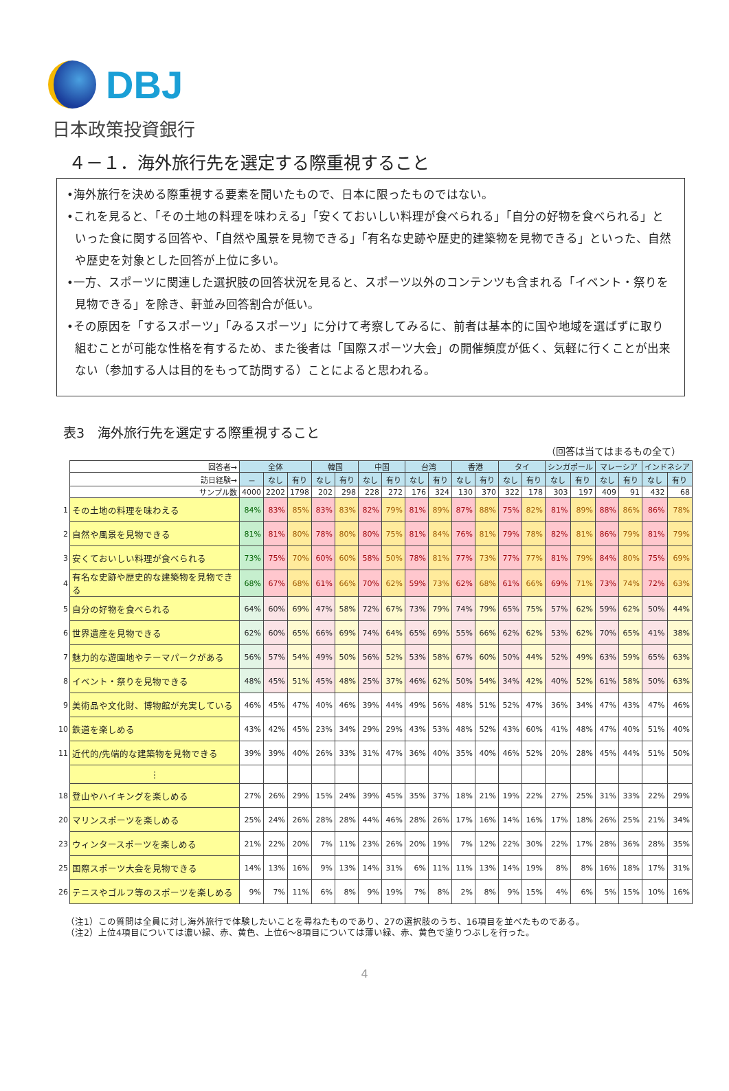DBJ
日本政策投資銀行
４－１．海外旅行先を選定する際重視すること
•海外旅行を決める際重視する要素を聞いたもので、日本に限ったものではない。
•これを見ると、「その土地の料理を味わえる」「安くておいしい料理が食べられる」「自分の好物を食べられる」といった食に関する回答や、「自然や風景を見物できる」「有名な史跡や歴史的建築物を見物できる」といった、自然や歴史を対象とした回答が上位に多い。
•一方、スポーツに関連した選択肢の回答状況を見ると、スポーツ以外のコンテンツも含まれる「イベント・祭りを見物できる」を除き、軒並み回答割合が低い。
•その原因を「するスポーツ」「みるスポーツ」に分けて考察してみるに、前者は基本的に国や地域を選ばずに取り組むことが可能な性格を有するため、また後者は「国際スポーツ大会」の開催頻度が低く、気軽に行くことが出来ない（参加する人は目的をもって訪問する）ことによると思われる。
表3　海外旅行先を選定する際重視すること
（回答は当てはまるもの全て）
| | 回答者→ | 全体 | | | 韓国 | | 中国 | | 台湾 | | 香港 | | タイ | | シンガポール | | マレーシア | | インドネシア | |
| | 訪日経験→ | － | なし | 有り | なし | 有り | なし | 有り | なし | 有り | なし | 有り | なし | 有り | なし | 有り | なし | 有り | なし | 有り |
| | サンプル数 | 4000 | 2202 | 1798 | 202 | 298 | 228 | 272 | 176 | 324 | 130 | 370 | 322 | 178 | 303 | 197 | 409 | 91 | 432 | 68 |
| 1 | その土地の料理を味わえる | 84% | 83% | 85% | 83% | 83% | 82% | 79% | 81% | 89% | 87% | 88% | 75% | 82% | 81% | 89% | 88% | 86% | 86% | 78% |
| 2 | 自然や風景を見物できる | 81% | 81% | 80% | 78% | 80% | 80% | 75% | 81% | 84% | 76% | 81% | 79% | 78% | 82% | 81% | 86% | 79% | 81% | 79% |
| 3 | 安くておいしい料理が食べられる | 73% | 75% | 70% | 60% | 60% | 58% | 50% | 78% | 81% | 77% | 73% | 77% | 77% | 81% | 79% | 84% | 80% | 75% | 69% |
| 4 | 有名な史跡や歴史的な建築物を見物できる | 68% | 67% | 68% | 61% | 66% | 70% | 62% | 59% | 73% | 62% | 68% | 61% | 66% | 69% | 71% | 73% | 74% | 72% | 63% |
| 5 | 自分の好物を食べられる | 64% | 60% | 69% | 47% | 58% | 72% | 67% | 73% | 79% | 74% | 79% | 65% | 75% | 57% | 62% | 59% | 62% | 50% | 44% |
| 6 | 世界遺産を見物できる | 62% | 60% | 65% | 66% | 69% | 74% | 64% | 65% | 69% | 55% | 66% | 62% | 62% | 53% | 62% | 70% | 65% | 41% | 38% |
| 7 | 魅力的な遊園地やテーマパークがある | 56% | 57% | 54% | 49% | 50% | 56% | 52% | 53% | 58% | 67% | 60% | 50% | 44% | 52% | 49% | 63% | 59% | 65% | 63% |
| 8 | イベント・祭りを見物できる | 48% | 45% | 51% | 45% | 48% | 25% | 37% | 46% | 62% | 50% | 54% | 34% | 42% | 40% | 52% | 61% | 58% | 50% | 63% |
| 9 | 美術品や文化財、博物館が充実している | 46% | 45% | 47% | 40% | 46% | 39% | 44% | 49% | 56% | 48% | 51% | 52% | 47% | 36% | 34% | 47% | 43% | 47% | 46% |
| 10 | 鉄道を楽しめる | 43% | 42% | 45% | 23% | 34% | 29% | 29% | 43% | 53% | 48% | 52% | 43% | 60% | 41% | 48% | 47% | 40% | 51% | 40% |
| 11 | 近代的/先端的な建築物を見物できる | 39% | 39% | 40% | 26% | 33% | 31% | 47% | 36% | 40% | 35% | 40% | 46% | 52% | 20% | 28% | 45% | 44% | 51% | 50% |
| | ⋮ | | | | | | | | | | | | | | | | | | | |
| 18 | 登山やハイキングを楽しめる | 27% | 26% | 29% | 15% | 24% | 39% | 45% | 35% | 37% | 18% | 21% | 19% | 22% | 27% | 25% | 31% | 33% | 22% | 29% |
| 20 | マリンスポーツを楽しめる | 25% | 24% | 26% | 28% | 28% | 44% | 46% | 28% | 26% | 17% | 16% | 14% | 16% | 17% | 18% | 26% | 25% | 21% | 34% |
| 23 | ウィンタースポーツを楽しめる | 21% | 22% | 20% | 7% | 11% | 23% | 26% | 20% | 19% | 7% | 12% | 22% | 30% | 22% | 17% | 28% | 36% | 28% | 35% |
| 25 | 国際スポーツ大会を見物できる | 14% | 13% | 16% | 9% | 13% | 14% | 31% | 6% | 11% | 11% | 13% | 14% | 19% | 8% | 8% | 16% | 18% | 17% | 31% |
| 26 | テニスやゴルフ等のスポーツを楽しめる | 9% | 7% | 11% | 6% | 8% | 9% | 19% | 7% | 8% | 2% | 8% | 9% | 15% | 4% | 6% | 5% | 15% | 10% | 16% |
（注1）この質問は全員に対し海外旅行で体験したいことを尋ねたものであり、27の選択肢のうち、16項目を並べたものである。
（注2）上位4項目については濃い緑、赤、黄色、上位6～8項目については薄い緑、赤、黄色で塗りつぶしを行った。
4